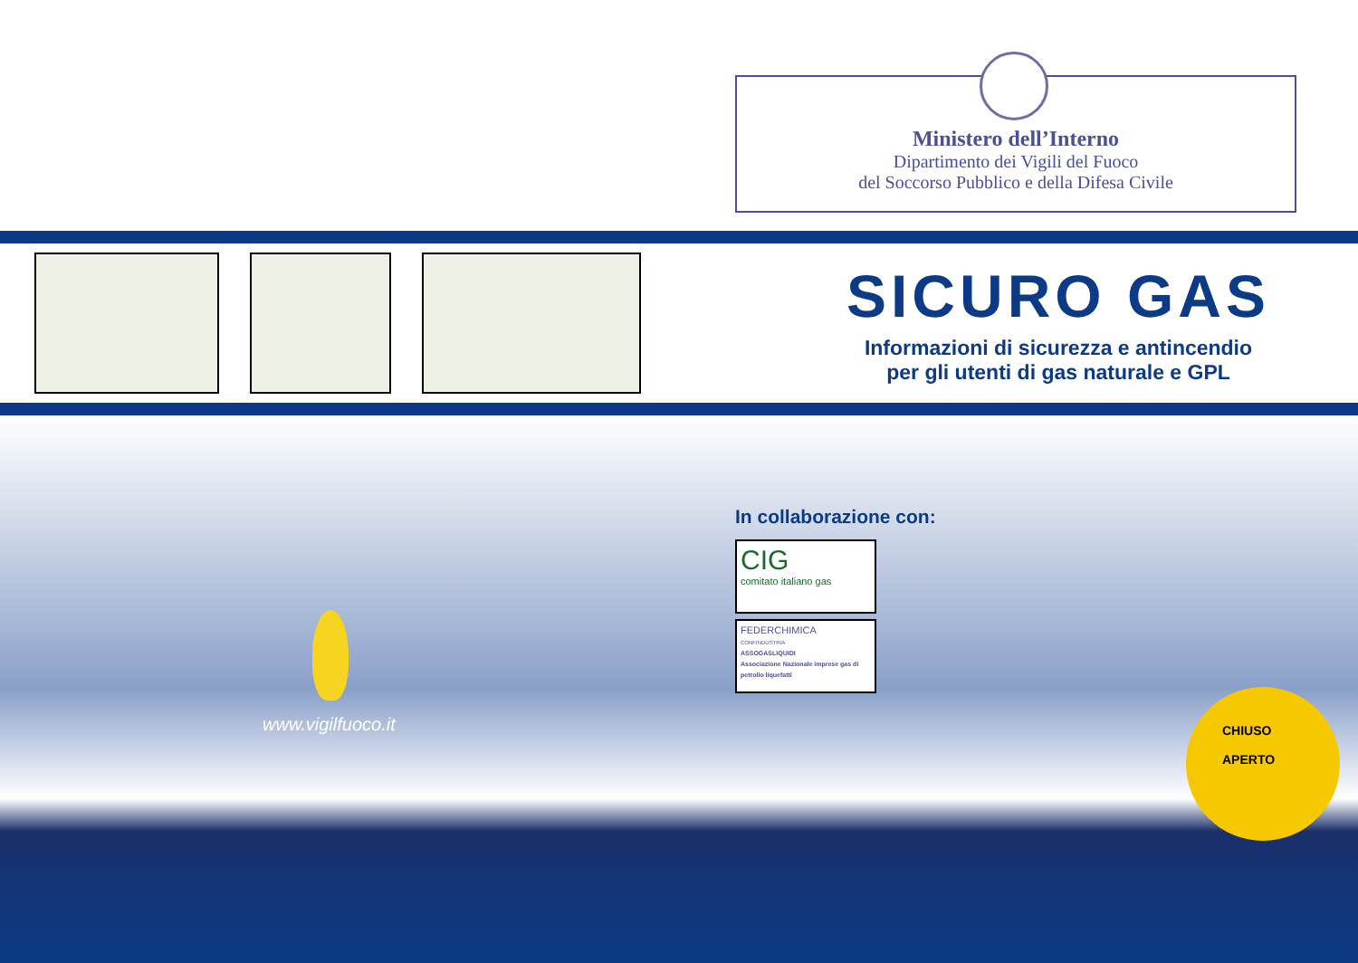Ministero dell’Interno
Dipartimento dei Vigili del Fuoco
del Soccorso Pubblico e della Difesa Civile
SICURO GAS
Informazioni di sicurezza e antincendio
per gli utenti di gas naturale e GPL
In collaborazione con:
CIG
comitato italiano gas
FEDERCHIMICA
CONFINDUSTRIA
ASSOGASLIQUIDI
Associazione Nazionale imprese gas di petrolio liquefatti
www.vigilfuoco.it
CHIUSO
APERTO